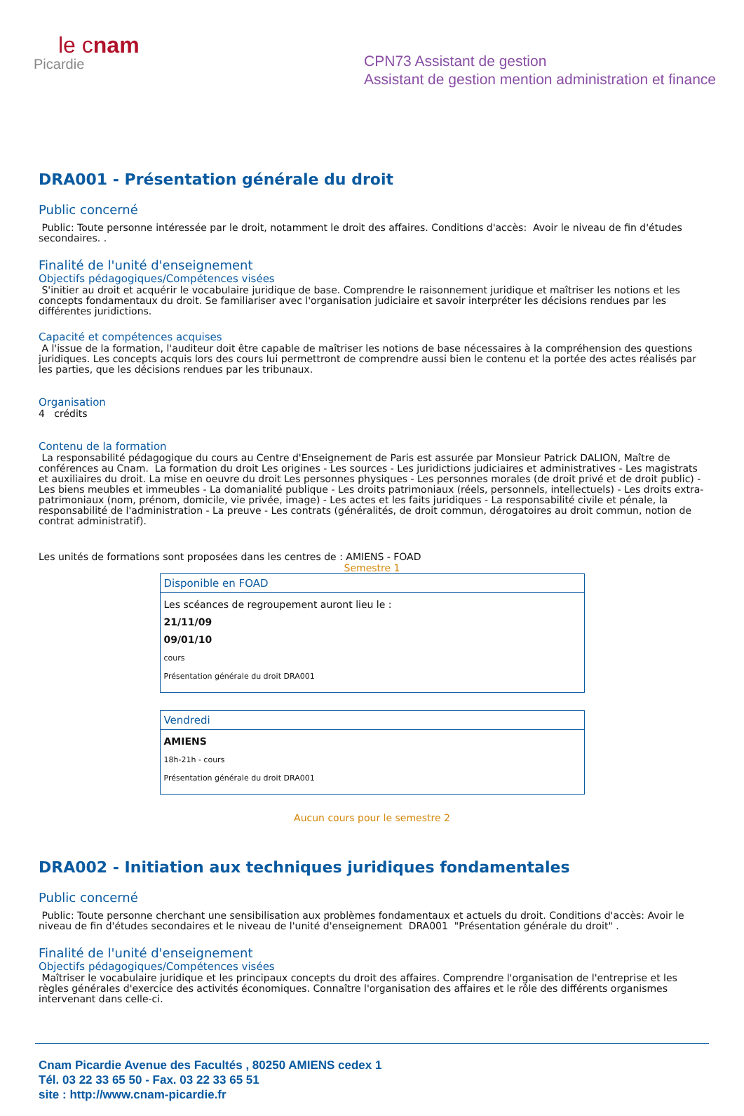le cnam
Picardie
CPN73 Assistant de gestion
Assistant de gestion mention administration et finance
DRA001 - Présentation générale du droit
Public concerné
Public: Toute personne intéressée par le droit, notamment le droit des affaires. Conditions d'accès: Avoir le niveau de fin d'études secondaires. .
Finalité de l'unité d'enseignement
Objectifs pédagogiques/Compétences visées
S'initier au droit et acquérir le vocabulaire juridique de base. Comprendre le raisonnement juridique et maîtriser les notions et les concepts fondamentaux du droit. Se familiariser avec l'organisation judiciaire et savoir interpréter les décisions rendues par les différentes juridictions.
Capacité et compétences acquises
A l'issue de la formation, l'auditeur doit être capable de maîtriser les notions de base nécessaires à la compréhension des questions juridiques. Les concepts acquis lors des cours lui permettront de comprendre aussi bien le contenu et la portée des actes réalisés par les parties, que les décisions rendues par les tribunaux.
Organisation
4 crédits
Contenu de la formation
La responsabilité pédagogique du cours au Centre d'Enseignement de Paris est assurée par Monsieur Patrick DALION, Maître de conférences au Cnam. La formation du droit Les origines - Les sources - Les juridictions judiciaires et administratives - Les magistrats et auxiliaires du droit. La mise en oeuvre du droit Les personnes physiques - Les personnes morales (de droit privé et de droit public) - Les biens meubles et immeubles - La domanialité publique - Les droits patrimoniaux (réels, personnels, intellectuels) - Les droits extra-patrimoniaux (nom, prénom, domicile, vie privée, image) - Les actes et les faits juridiques - La responsabilité civile et pénale, la responsabilité de l'administration - La preuve - Les contrats (généralités, de droit commun, dérogatoires au droit commun, notion de contrat administratif).
Les unités de formations sont proposées dans les centres de : AMIENS - FOAD
Semestre 1
| Disponible en FOAD |
| --- |
| Les scéances de regroupement auront lieu le : 21/11/09 09/01/10 cours Présentation générale du droit DRA001 |
| Vendredi |
| --- |
| AMIENS 18h-21h - cours Présentation générale du droit DRA001 |
Aucun cours pour le semestre 2
DRA002 - Initiation aux techniques juridiques fondamentales
Public concerné
Public: Toute personne cherchant une sensibilisation aux problèmes fondamentaux et actuels du droit. Conditions d'accès: Avoir le niveau de fin d'études secondaires et le niveau de l'unité d'enseignement DRA001 "Présentation générale du droit" .
Finalité de l'unité d'enseignement
Objectifs pédagogiques/Compétences visées
Maîtriser le vocabulaire juridique et les principaux concepts du droit des affaires. Comprendre l'organisation de l'entreprise et les règles générales d'exercice des activités économiques. Connaître l'organisation des affaires et le rôle des différents organismes intervenant dans celle-ci.
Cnam Picardie Avenue des Facultés , 80250 AMIENS cedex 1
Tél. 03 22 33 65 50 - Fax. 03 22 33 65 51
site : http://www.cnam-picardie.fr